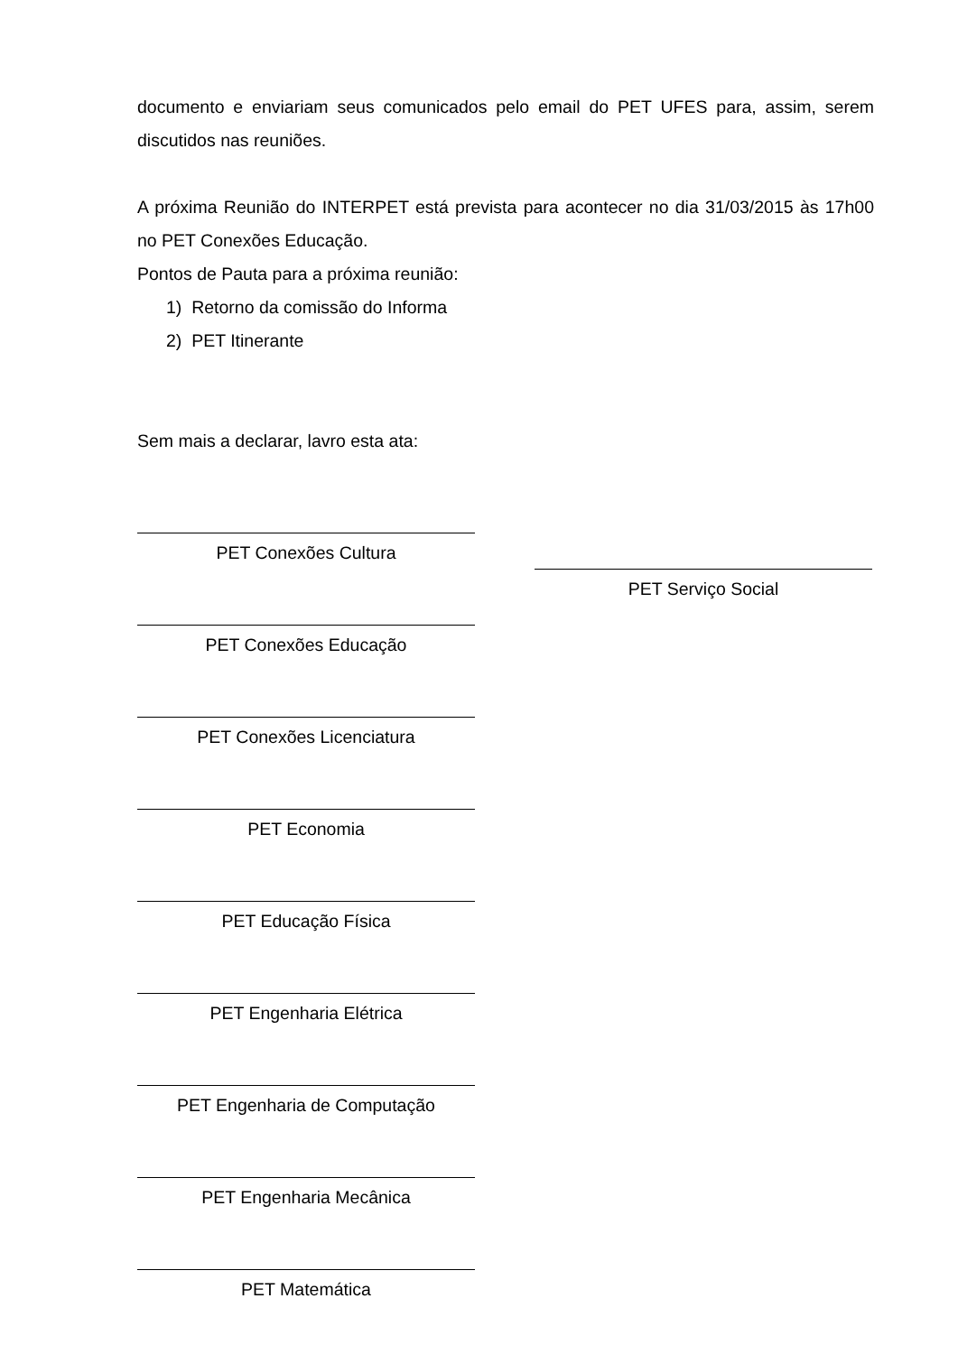documento e enviariam seus comunicados pelo email do PET UFES para, assim, serem discutidos nas reuniões.
A próxima Reunião do INTERPET está prevista para acontecer no dia 31/03/2015 às 17h00 no PET Conexões Educação.
Pontos de Pauta para a próxima reunião:
1) Retorno da comissão do Informa
2) PET Itinerante
Sem mais a declarar, lavro esta ata:
PET Conexões Cultura
PET Conexões Educação
PET Conexões Licenciatura
PET Economia
PET Educação Física
PET Engenharia Elétrica
PET Engenharia de Computação
PET Engenharia Mecânica
PET Matemática
PET Serviço Social